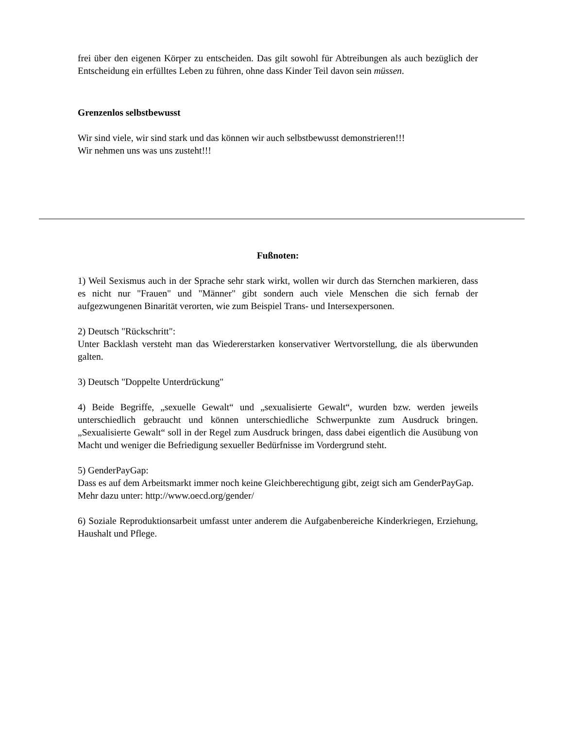frei über den eigenen Körper zu entscheiden. Das gilt sowohl für Abtreibungen als auch bezüglich der Entscheidung ein erfülltes Leben zu führen, ohne dass Kinder Teil davon sein müssen.
Grenzenlos selbstbewusst
Wir sind viele, wir sind stark und das können wir auch selbstbewusst demonstrieren!!!
Wir nehmen uns was uns zusteht!!!
Fußnoten:
1) Weil Sexismus auch in der Sprache sehr stark wirkt, wollen wir durch das Sternchen markieren, dass es nicht nur "Frauen" und "Männer" gibt sondern auch viele Menschen die sich fernab der aufgezwungenen Binarität verorten, wie zum Beispiel Trans- und Intersexpersonen.
2) Deutsch "Rückschritt":
Unter Backlash versteht man das Wiedererstarken konservativer Wertvorstellung, die als überwunden galten.
3) Deutsch "Doppelte Unterdrückung"
4) Beide Begriffe, „sexuelle Gewalt“ und „sexualisierte Gewalt“, wurden bzw. werden jeweils unterschiedlich gebraucht und können unterschiedliche Schwerpunkte zum Ausdruck bringen. „Sexualisierte Gewalt“ soll in der Regel zum Ausdruck bringen, dass dabei eigentlich die Ausübung von Macht und weniger die Befriedigung sexueller Bedürfnisse im Vordergrund steht.
5) GenderPayGap:
Dass es auf dem Arbeitsmarkt immer noch keine Gleichberechtigung gibt, zeigt sich am GenderPayGap.
Mehr dazu unter: http://www.oecd.org/gender/
6) Soziale Reproduktionsarbeit umfasst unter anderem die Aufgabenbereiche Kinderkriegen, Erziehung, Haushalt und Pflege.